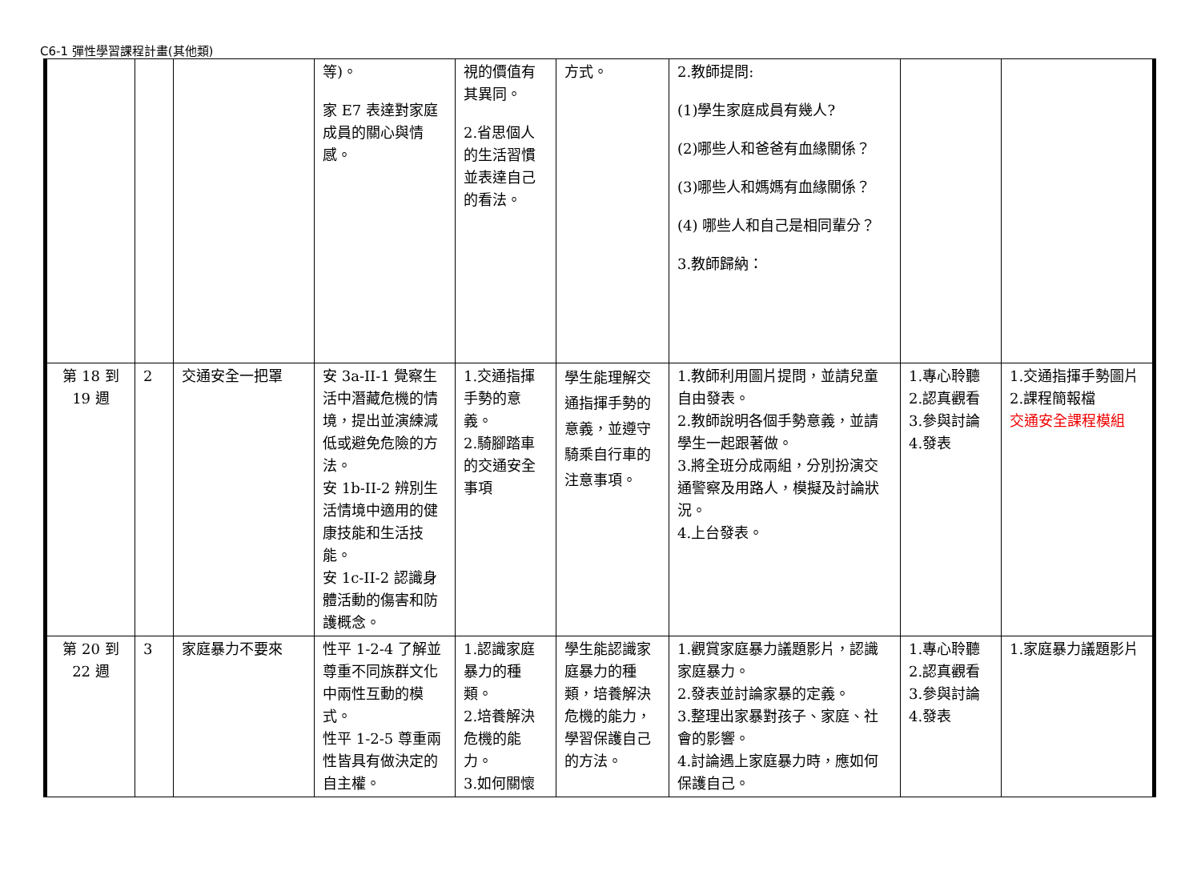C6-1 彈性學習課程計畫(其他類)
| | | | 等)。 家 E7 表達對家庭成員的關心與情感。 | 視的價值有其異同。 2.省思個人的生活習慣並表達自己的看法。 | 方式。 | 2.教師提問: (1)學生家庭成員有幾人? (2)哪些人和爸爸有血緣關係？ (3)哪些人和媽媽有血緣關係？ (4) 哪些人和自己是相同輩分？ 3.教師歸納： | | |
| 第 18 到 19 週 | 2 | 交通安全一把罩 | 安 3a-II-1 覺察生活中潛藏危機的情境，提出並演練減低或避免危險的方法。 安 1b-II-2 辨別生活情境中適用的健康技能和生活技能。 安 1c-II-2 認識身體活動的傷害和防護概念。 | 1.交通指揮手勢的意義。 2.騎腳踏車的交通安全事項 | 學生能理解交通指揮手勢的意義，並遵守騎乘自行車的注意事項。 | 1.教師利用圖片提問，並請兒童自由發表。 2.教師說明各個手勢意義，並請學生一起跟著做。 3.將全班分成兩組，分別扮演交通警察及用路人，模擬及討論狀況。 4.上台發表。 | 1.專心聆聽 2.認真觀看 3.參與討論 4.發表 | 1.交通指揮手勢圖片 2.課程簡報檔 交通安全課程模組 |
| 第 20 到 22 週 | 3 | 家庭暴力不要來 | 性平 1-2-4 了解並尊重不同族群文化中兩性互動的模式。 性平 1-2-5 尊重兩性皆具有做決定的自主權。 | 1.認識家庭暴力的種類。 2.培養解決危機的能力。 3.如何關懷 | 學生能認識家庭暴力的種類，培養解決危機的能力，學習保護自己的方法。 | 1.觀賞家庭暴力議題影片，認識家庭暴力。 2.發表並討論家暴的定義。 3.整理出家暴對孩子、家庭、社會的影響。 4.討論遇上家庭暴力時，應如何保護自己。 | 1.專心聆聽 2.認真觀看 3.參與討論 4.發表 | 1.家庭暴力議題影片 |